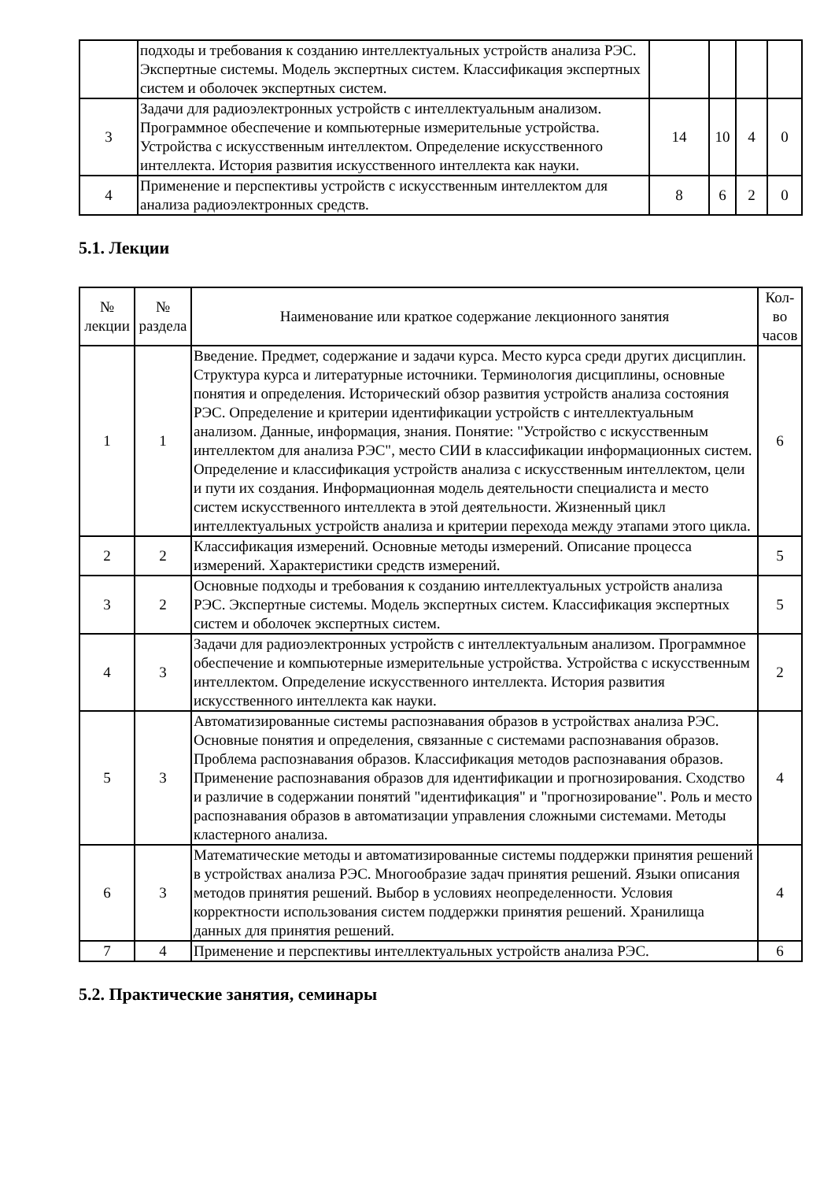| | подходы и требования к созданию интеллектуальных устройств анализа РЭС. Экспертные системы. Модель экспертных систем. Классификация экспертных систем и оболочек экспертных систем. | | | | |
| 3 | Задачи для радиоэлектронных устройств с интеллектуальным анализом. Программное обеспечение и компьютерные измерительные устройства. Устройства с искусственным интеллектом. Определение искусственного интеллекта. История развития искусственного интеллекта как науки. | 14 | 10 | 4 | 0 |
| 4 | Применение и перспективы устройств с искусственным интеллектом для анализа радиоэлектронных средств. | 8 | 6 | 2 | 0 |
5.1. Лекции
| № лекции | № раздела | Наименование или краткое содержание лекционного занятия | Кол-во часов |
| --- | --- | --- | --- |
| 1 | 1 | Введение. Предмет, содержание и задачи курса. Место курса среди других дисциплин. Структура курса и литературные источники. Терминология дисциплины, основные понятия и определения. Исторический обзор развития устройств анализа состояния РЭС. Определение и критерии идентификации устройств с интеллектуальным анализом. Данные, информация, знания. Понятие: "Устройство с искусственным интеллектом для анализа РЭС", место СИИ в классификации информационных систем. Определение и классификация устройств анализа с искусственным интеллектом, цели и пути их создания. Информационная модель деятельности специалиста и место систем искусственного интеллекта в этой деятельности. Жизненный цикл интеллектуальных устройств анализа и критерии перехода между этапами этого цикла. | 6 |
| 2 | 2 | Классификация измерений. Основные методы измерений. Описание процесса измерений. Характеристики средств измерений. | 5 |
| 3 | 2 | Основные подходы и требования к созданию интеллектуальных устройств анализа РЭС. Экспертные системы. Модель экспертных систем. Классификация экспертных систем и оболочек экспертных систем. | 5 |
| 4 | 3 | Задачи для радиоэлектронных устройств с интеллектуальным анализом. Программное обеспечение и компьютерные измерительные устройства. Устройства с искусственным интеллектом. Определение искусственного интеллекта. История развития искусственного интеллекта как науки. | 2 |
| 5 | 3 | Автоматизированные системы распознавания образов в устройствах анализа РЭС. Основные понятия и определения, связанные с системами распознавания образов. Проблема распознавания образов. Классификация методов распознавания образов. Применение распознавания образов для идентификации и прогнозирования. Сходство и различие в содержании понятий "идентификация" и "прогнозирование". Роль и место распознавания образов в автоматизации управления сложными системами. Методы кластерного анализа. | 4 |
| 6 | 3 | Математические методы и автоматизированные системы поддержки принятия решений в устройствах анализа РЭС. Многообразие задач принятия решений. Языки описания методов принятия решений. Выбор в условиях неопределенности. Условия корректности использования систем поддержки принятия решений. Хранилища данных для принятия решений. | 4 |
| 7 | 4 | Применение и перспективы интеллектуальных устройств анализа РЭС. | 6 |
5.2. Практические занятия, семинары